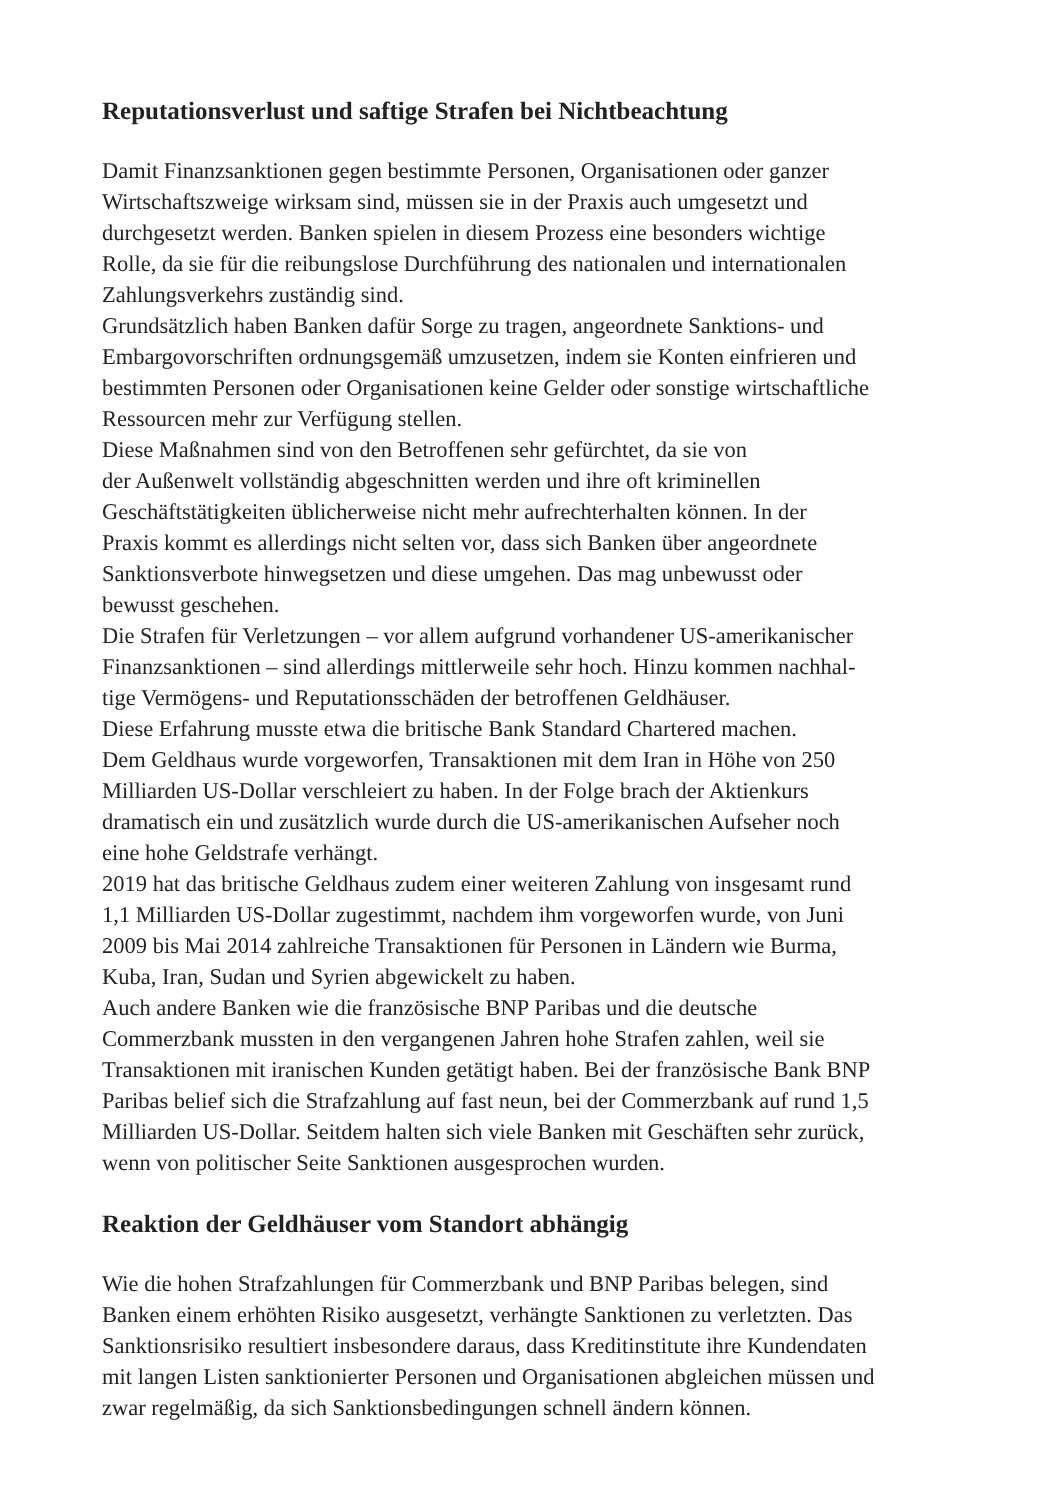Reputationsverlust und saftige Strafen bei Nichtbeachtung
Damit Finanzsanktionen gegen bestimmte Personen, Organisationen oder ganzer
Wirtschaftszweige wirksam sind, müssen sie in der Praxis auch umgesetzt und
durchgesetzt werden. Banken spielen in diesem Prozess eine besonders wichtige
Rolle, da sie für die reibungslose Durchführung des nationalen und internationalen
Zahlungsverkehrs zuständig sind.
Grundsätzlich haben Banken dafür Sorge zu tragen, angeordnete Sanktions- und
Embargovorschriften ordnungsgemäß umzusetzen, indem sie Konten einfrieren und
bestimmten Personen oder Organisationen keine Gelder oder sonstige wirtschaftliche
Ressourcen mehr zur Verfügung stellen.
Diese Maßnahmen sind von den Betroffenen sehr gefürchtet, da sie von
der Außenwelt vollständig abgeschnitten werden und ihre oft kriminellen
Geschäftstätigkeiten üblicherweise nicht mehr aufrechterhalten können. In der
Praxis kommt es allerdings nicht selten vor, dass sich Banken über angeordnete
Sanktionsverbote hinwegsetzen und diese umgehen. Das mag unbewusst oder
bewusst geschehen.
Die Strafen für Verletzungen – vor allem aufgrund vorhandener US-amerikanischer
Finanzsanktionen – sind allerdings mittlerweile sehr hoch. Hinzu kommen nachhal-
tige Vermögens- und Reputationsschäden der betroffenen Geldhäuser.
Diese Erfahrung musste etwa die britische Bank Standard Chartered machen.
Dem Geldhaus wurde vorgeworfen, Transaktionen mit dem Iran in Höhe von 250
Milliarden US-Dollar verschleiert zu haben. In der Folge brach der Aktienkurs
dramatisch ein und zusätzlich wurde durch die US-amerikanischen Aufseher noch
eine hohe Geldstrafe verhängt.
2019 hat das britische Geldhaus zudem einer weiteren Zahlung von insgesamt rund
1,1 Milliarden US-Dollar zugestimmt, nachdem ihm vorgeworfen wurde, von Juni
2009 bis Mai 2014 zahlreiche Transaktionen für Personen in Ländern wie Burma,
Kuba, Iran, Sudan und Syrien abgewickelt zu haben.
Auch andere Banken wie die französische BNP Paribas und die deutsche
Commerzbank mussten in den vergangenen Jahren hohe Strafen zahlen, weil sie
Transaktionen mit iranischen Kunden getätigt haben. Bei der französische Bank BNP
Paribas belief sich die Strafzahlung auf fast neun, bei der Commerzbank auf rund 1,5
Milliarden US-Dollar. Seitdem halten sich viele Banken mit Geschäften sehr zurück,
wenn von politischer Seite Sanktionen ausgesprochen wurden.
Reaktion der Geldhäuser vom Standort abhängig
Wie die hohen Strafzahlungen für Commerzbank und BNP Paribas belegen, sind
Banken einem erhöhten Risiko ausgesetzt, verhängte Sanktionen zu verletzten. Das
Sanktionsrisiko resultiert insbesondere daraus, dass Kreditinstitute ihre Kundendaten
mit langen Listen sanktionierter Personen und Organisationen abgleichen müssen und
zwar regelmäßig, da sich Sanktionsbedingungen schnell ändern können.